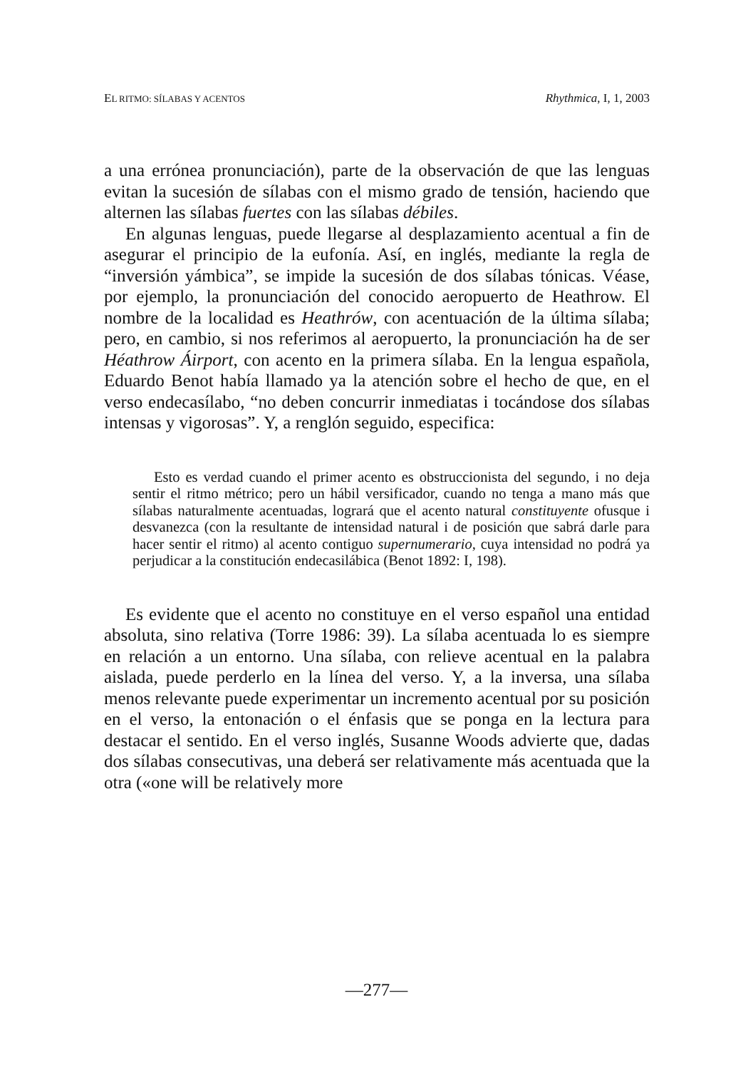EL RITMO: SÍLABAS Y ACENTOS Rhythmica, I, 1, 2003
a una errónea pronunciación), parte de la observación de que las lenguas evitan la sucesión de sílabas con el mismo grado de tensión, haciendo que alternen las sílabas fuertes con las sílabas débiles.
En algunas lenguas, puede llegarse al desplazamiento acentual a fin de asegurar el principio de la eufonía. Así, en inglés, mediante la regla de “inversión yámbica”, se impide la sucesión de dos sílabas tónicas. Véase, por ejemplo, la pronunciación del conocido aeropuerto de Heathrow. El nombre de la localidad es Heathrów, con acentuación de la última sílaba; pero, en cambio, si nos referimos al aeropuerto, la pronunciación ha de ser Héathrow Áirport, con acento en la primera sílaba. En la lengua española, Eduardo Benot había llamado ya la atención sobre el hecho de que, en el verso endecasílabo, “no deben concurrir inmediatas i tocándose dos sílabas intensas y vigorosas”. Y, a renglón seguido, especifica:
Esto es verdad cuando el primer acento es obstruccionista del segundo, i no deja sentir el ritmo métrico; pero un hábil versificador, cuando no tenga a mano más que sílabas naturalmente acentuadas, logrará que el acento natural constituyente ofusque i desvanezca (con la resultante de intensidad natural i de posición que sabrá darle para hacer sentir el ritmo) al acento contiguo supernumerario, cuya intensidad no podrá ya perjudicar a la constitución endecasilábica (Benot 1892: I, 198).
Es evidente que el acento no constituye en el verso español una entidad absoluta, sino relativa (Torre 1986: 39). La sílaba acentuada lo es siempre en relación a un entorno. Una sílaba, con relieve acentual en la palabra aislada, puede perderlo en la línea del verso. Y, a la inversa, una sílaba menos relevante puede experimentar un incremento acentual por su posición en el verso, la entonación o el énfasis que se ponga en la lectura para destacar el sentido. En el verso inglés, Susanne Woods advierte que, dadas dos sílabas consecutivas, una deberá ser relativamente más acentuada que la otra («one will be relatively more
—277—